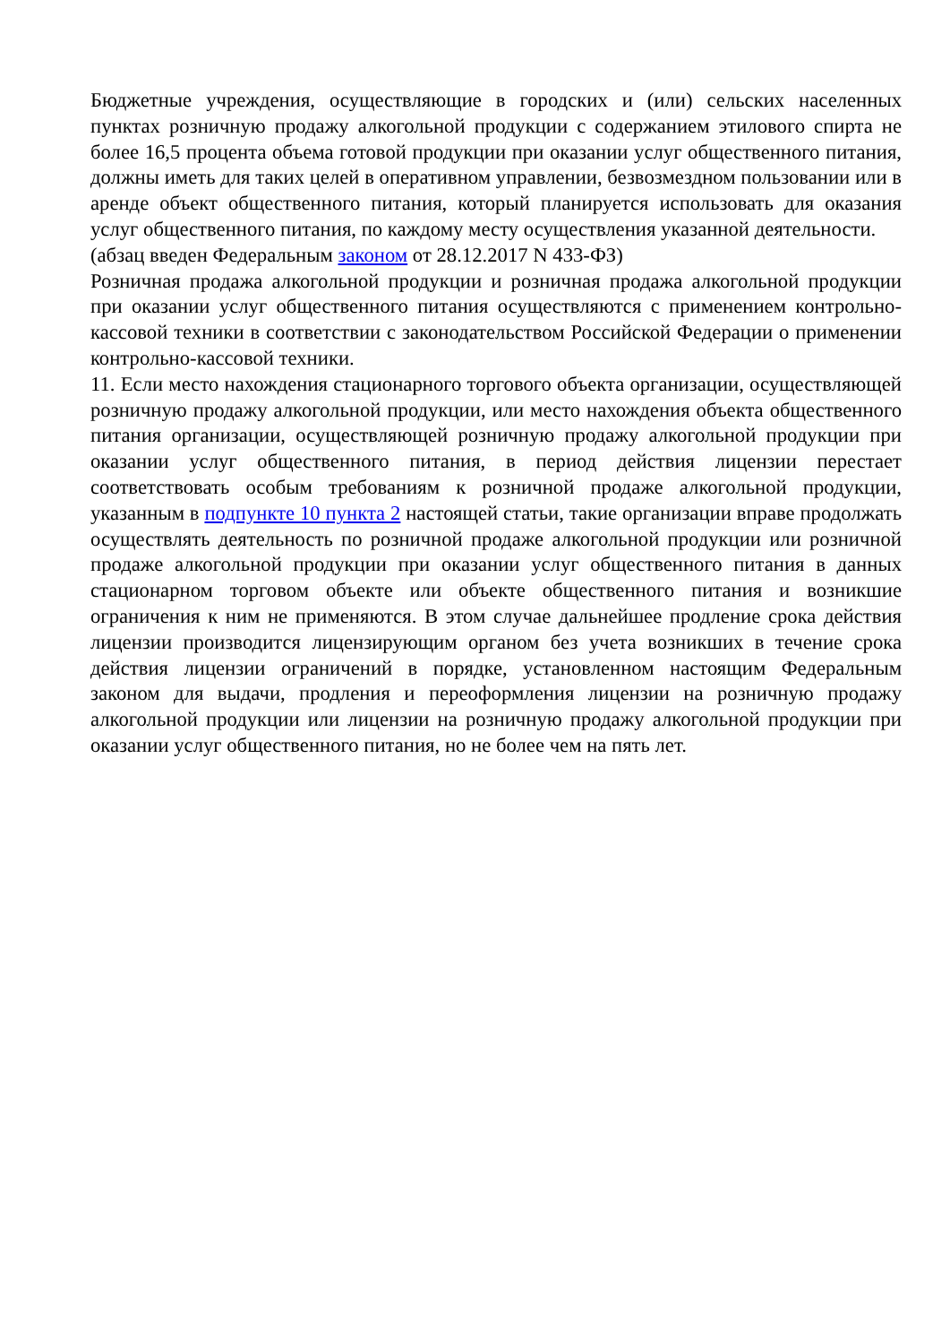Бюджетные учреждения, осуществляющие в городских и (или) сельских населенных пунктах розничную продажу алкогольной продукции с содержанием этилового спирта не более 16,5 процента объема готовой продукции при оказании услуг общественного питания, должны иметь для таких целей в оперативном управлении, безвозмездном пользовании или в аренде объект общественного питания, который планируется использовать для оказания услуг общественного питания, по каждому месту осуществления указанной деятельности.
(абзац введен Федеральным законом от 28.12.2017 N 433-ФЗ)
Розничная продажа алкогольной продукции и розничная продажа алкогольной продукции при оказании услуг общественного питания осуществляются с применением контрольно-кассовой техники в соответствии с законодательством Российской Федерации о применении контрольно-кассовой техники.
11. Если место нахождения стационарного торгового объекта организации, осуществляющей розничную продажу алкогольной продукции, или место нахождения объекта общественного питания организации, осуществляющей розничную продажу алкогольной продукции при оказании услуг общественного питания, в период действия лицензии перестает соответствовать особым требованиям к розничной продаже алкогольной продукции, указанным в подпункте 10 пункта 2 настоящей статьи, такие организации вправе продолжать осуществлять деятельность по розничной продаже алкогольной продукции или розничной продаже алкогольной продукции при оказании услуг общественного питания в данных стационарном торговом объекте или объекте общественного питания и возникшие ограничения к ним не применяются. В этом случае дальнейшее продление срока действия лицензии производится лицензирующим органом без учета возникших в течение срока действия лицензии ограничений в порядке, установленном настоящим Федеральным законом для выдачи, продления и переоформления лицензии на розничную продажу алкогольной продукции или лицензии на розничную продажу алкогольной продукции при оказании услуг общественного питания, но не более чем на пять лет.